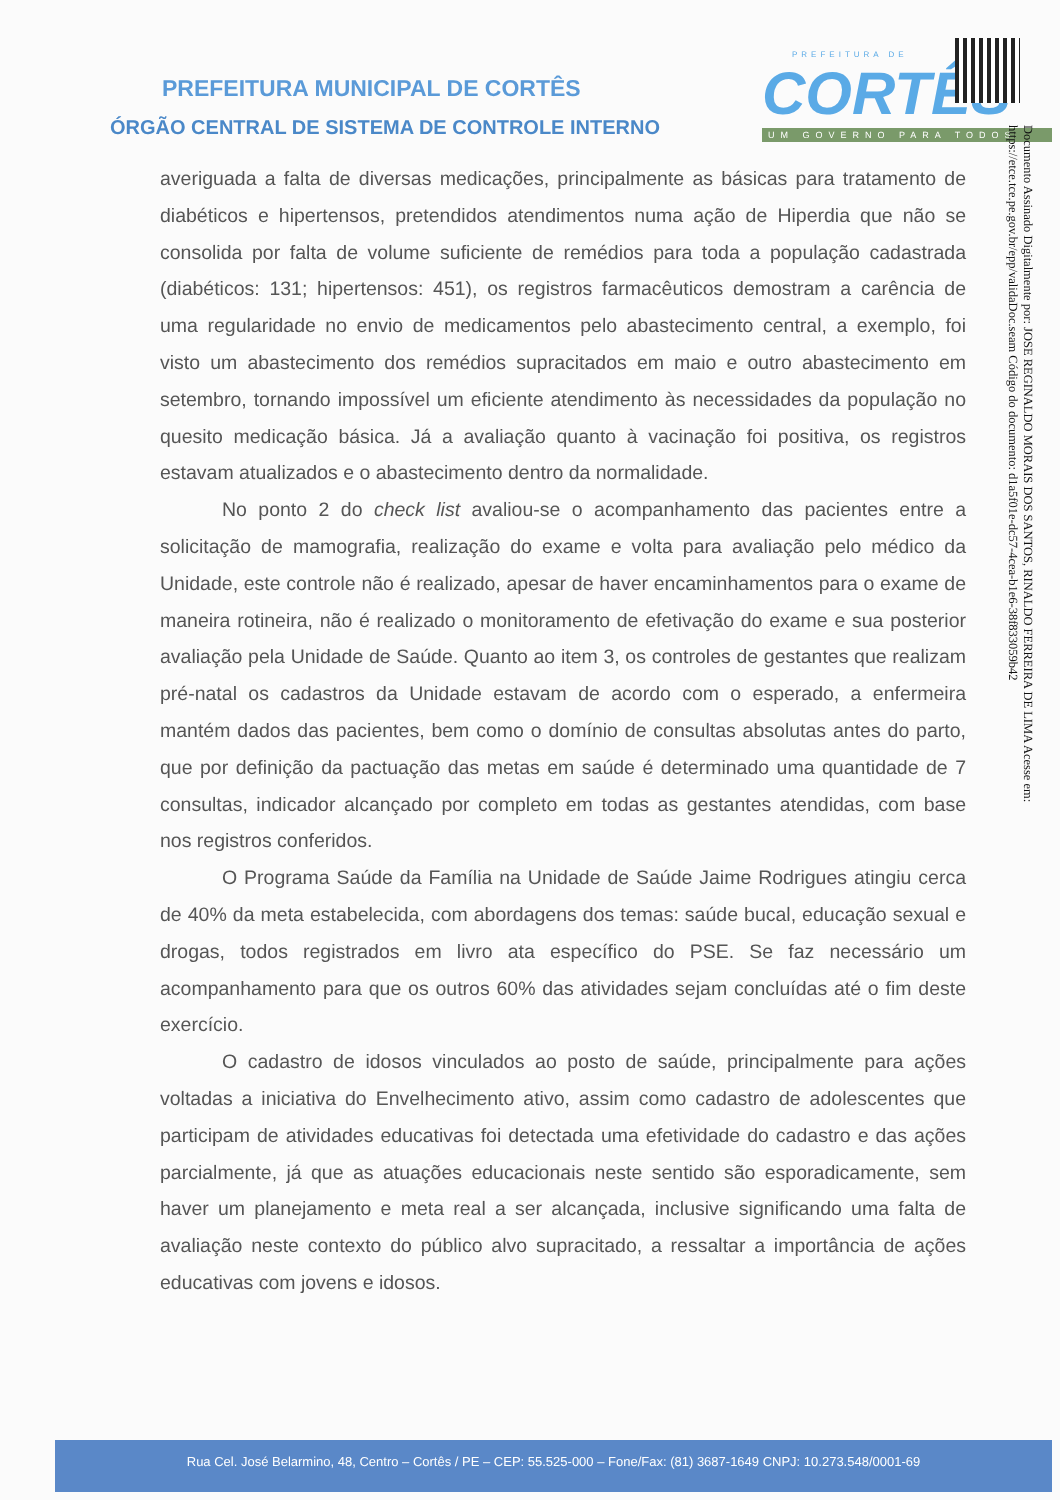PREFEITURA MUNICIPAL DE CORTÊS
ÓRGÃO CENTRAL DE SISTEMA DE CONTROLE INTERNO
PREFEITURA DE
CORTÊS
UM GOVERNO PARA TODOS
Documento Assinado Digitalmente por: JOSE REGINALDO MORAIS DOS SANTOS, RINALDO FERREIRA DE LIMA Acesse em: https://etce.tce.pe.gov.br/epp/validaDoc.seam Código do documento: d1a5f01e-dc57-4cea-b1e6-38f83305​9b42
averiguada a falta de diversas medicações, principalmente as básicas para tratamento de diabéticos e hipertensos, pretendidos atendimentos numa ação de Hiperdia que não se consolida por falta de volume suficiente de remédios para toda a população cadastrada (diabéticos: 131; hipertensos: 451), os registros farmacêuticos demostram a carência de uma regularidade no envio de medicamentos pelo abastecimento central, a exemplo, foi visto um abastecimento dos remédios supracitados em maio e outro abastecimento em setembro, tornando impossível um eficiente atendimento às necessidades da população no quesito medicação básica. Já a avaliação quanto à vacinação foi positiva, os registros estavam atualizados e o abastecimento dentro da normalidade.
No ponto 2 do check list avaliou-se o acompanhamento das pacientes entre a solicitação de mamografia, realização do exame e volta para avaliação pelo médico da Unidade, este controle não é realizado, apesar de haver encaminhamentos para o exame de maneira rotineira, não é realizado o monitoramento de efetivação do exame e sua posterior avaliação pela Unidade de Saúde. Quanto ao item 3, os controles de gestantes que realizam pré-natal os cadastros da Unidade estavam de acordo com o esperado, a enfermeira mantém dados das pacientes, bem como o domínio de consultas absolutas antes do parto, que por definição da pactuação das metas em saúde é determinado uma quantidade de 7 consultas, indicador alcançado por completo em todas as gestantes atendidas, com base nos registros conferidos.
O Programa Saúde da Família na Unidade de Saúde Jaime Rodrigues atingiu cerca de 40% da meta estabelecida, com abordagens dos temas: saúde bucal, educação sexual e drogas, todos registrados em livro ata específico do PSE. Se faz necessário um acompanhamento para que os outros 60% das atividades sejam concluídas até o fim deste exercício.
O cadastro de idosos vinculados ao posto de saúde, principalmente para ações voltadas a iniciativa do Envelhecimento ativo, assim como cadastro de adolescentes que participam de atividades educativas foi detectada uma efetividade do cadastro e das ações parcialmente, já que as atuações educacionais neste sentido são esporadicamente, sem haver um planejamento e meta real a ser alcançada, inclusive significando uma falta de avaliação neste contexto do público alvo supracitado, a ressaltar a importância de ações educativas com jovens e idosos.
Rua Cel. José Belarmino, 48, Centro – Cortês / PE – CEP: 55.525-000 – Fone/Fax: (81) 3687-1649 CNPJ: 10.273.548/0001-69